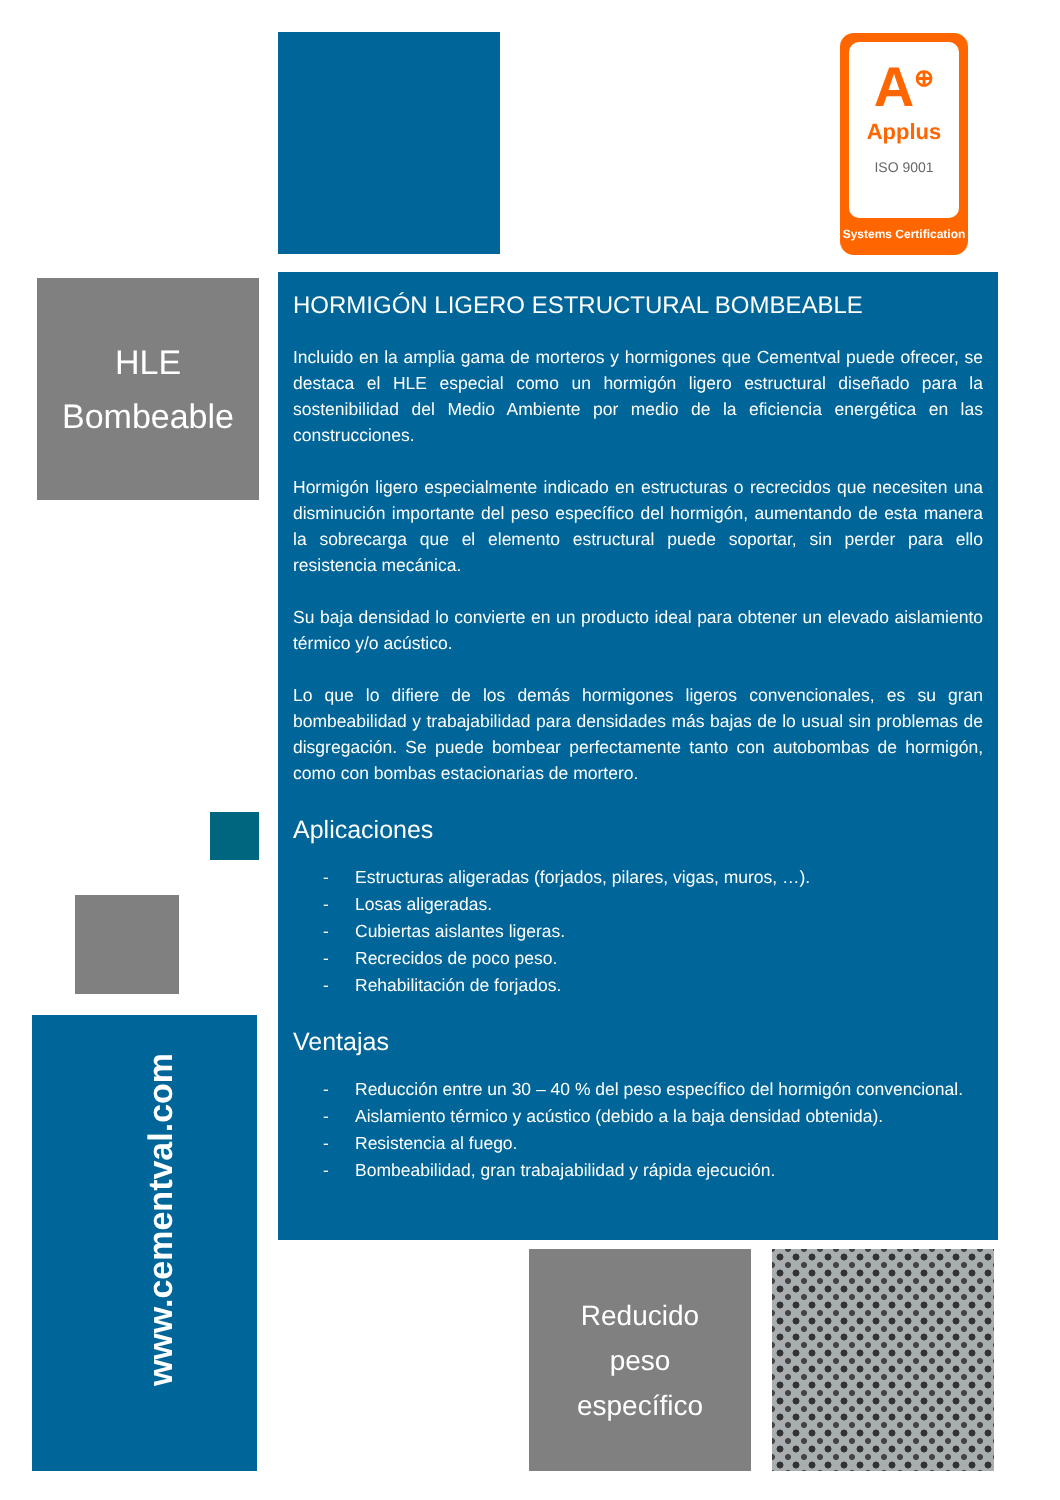A<sup>⊕</sup>
Applus
ISO 9001
Systems Certification
HLE
Bombeable
www.cementval.com
HORMIGÓN LIGERO ESTRUCTURAL BOMBEABLE
Incluido en la amplia gama de morteros y hormigones que Cementval puede ofrecer, se destaca el HLE especial como un hormigón ligero estructural diseñado para la sostenibilidad del Medio Ambiente por medio de la eficiencia energética en las construcciones.
Hormigón ligero especialmente indicado en estructuras o recrecidos que necesiten una disminución importante del peso específico del hormigón, aumentando de esta manera la sobrecarga que el elemento estructural puede soportar, sin perder para ello resistencia mecánica.
Su baja densidad lo convierte en un producto ideal para obtener un elevado aislamiento térmico y/o acústico.
Lo que lo difiere de los demás hormigones ligeros convencionales, es su gran bombeabilidad y trabajabilidad para densidades más bajas de lo usual sin problemas de disgregación. Se puede bombear perfectamente tanto con autobombas de hormigón, como con bombas estacionarias de mortero.
Aplicaciones
- Estructuras aligeradas (forjados, pilares, vigas, muros, …).
- Losas aligeradas.
- Cubiertas aislantes ligeras.
- Recrecidos de poco peso.
- Rehabilitación de forjados.
Ventajas
- Reducción entre un 30 – 40 % del peso específico del hormigón convencional.
- Aislamiento térmico y acústico (debido a la baja densidad obtenida).
- Resistencia al fuego.
- Bombeabilidad, gran trabajabilidad y rápida ejecución.
Reducido
peso
específico